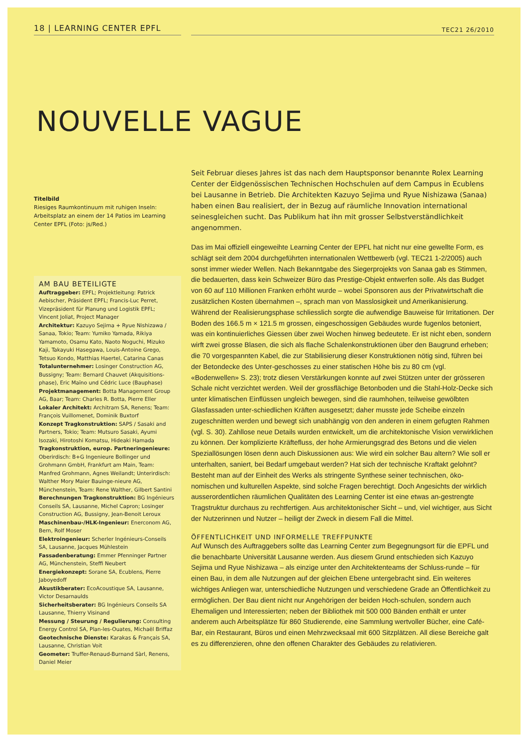18 | LEARNING CENTER EPFL
TEC21 26/2010
NOUVELLE VAGUE
Titelbild
Riesiges Raumkontinuum mit ruhigen Inseln: Arbeitsplatz an einem der 14 Patios im Learning Center EPFL (Foto: js/Red.)
AM BAU BETEILIGTE
Auftraggeber: EPFL; Projektleitung: Patrick Aebischer, Präsident EPFL; Francis-Luc Perret, Vizepräsident für Planung und Logistik EPFL; Vincent Joliat, Project Manager
Architektur: Kazuyo Sejima + Ryue Nishizawa / Sanaa, Tokio; Team: Yumiko Yamada, Rikiya Yamamoto, Osamu Kato, Naoto Noguchi, Mizuko Kaji, Takayuki Hasegawa, Louis-Antoine Grego, Tetsuo Kondo, Matthias Haertel, Catarina Canas
Totalunternehmer: Losinger Construction AG, Bussigny; Team: Bernard Chauvet (Akquisitions-phase), Eric Maïno und Cédric Luce (Bauphase)
Projektmanagement: Botta Management Group AG, Baar; Team: Charles R. Botta, Pierre Eller
Lokaler Architekt: Architram SA, Renens; Team: François Vuillomenet, Dominik Buxtorf
Konzept Tragkonstruktion: SAPS / Sasaki and Partners, Tokio; Team: Mutsuro Sasaki, Ayumi Isozaki, Hirotoshi Komatsu, Hideaki Hamada
Tragkonstruktion, europ. Partneringenieure: Oberirdisch: B+G Ingenieure Bollinger und Grohmann GmbH, Frankfurt am Main, Team: Manfred Grohmann, Agnes Weilandt; Unterirdisch: Walther Mory Maier Bauinge-nieure AG, Münchenstein, Team: Rene Walther, Gilbert Santini
Berechnungen Tragkonstruktion: BG Ingénieurs Conseils SA, Lausanne, Michel Capron; Losinger Construction AG, Bussigny, Jean-Benoit Leroux
Maschinenbau-/HLK-Ingenieur: Enerconom AG, Bern, Rolf Moser
Elektroingenieur: Scherler Ingénieurs-Conseils SA, Lausanne, Jacques Mühlestein
Fassadenberatung: Emmer Pfenninger Partner AG, Münchenstein, Steffi Neubert
Energiekonzept: Sorane SA, Ecublens, Pierre Jaboyedoff
Akustikberater: EcoAcoustique SA, Lausanne, Victor Desarnaulds
Sicherheitsberater: BG Ingénieurs Conseils SA Lausanne, Thierry Visinand
Messung / Steurung / Regulierung: Consulting Energy Control SA, Plan-les-Ouates, Michaël Briffaz
Geotechnische Dienste: Karakas & Français SA, Lausanne, Christian Voit
Geometer: Truffer-Renaud-Burnand Sàrl, Renens, Daniel Meier
Seit Februar dieses Jahres ist das nach dem Hauptsponsor benannte Rolex Learning Center der Eidgenössischen Technischen Hochschulen auf dem Campus in Ecublens bei Lausanne in Betrieb. Die Architekten Kazuyo Sejima und Ryue Nishizawa (Sanaa) haben einen Bau realisiert, der in Bezug auf räumliche Innovation international seinesgleichen sucht. Das Publikum hat ihn mit grosser Selbstverständlichkeit angenommen.
Das im Mai offiziell eingeweihte Learning Center der EPFL hat nicht nur eine gewellte Form, es schlägt seit dem 2004 durchgeführten internationalen Wettbewerb (vgl. TEC21 1-2/2005) auch sonst immer wieder Wellen. Nach Bekanntgabe des Siegerprojekts von Sanaa gab es Stimmen, die bedauerten, dass kein Schweizer Büro das Prestige-Objekt entwerfen solle. Als das Budget von 60 auf 110 Millionen Franken erhöht wurde – wobei Sponsoren aus der Privatwirtschaft die zusätzlichen Kosten übernahmen –, sprach man von Masslosigkeit und Amerikanisierung. Während der Realisierungsphase schliesslich sorgte die aufwendige Bauweise für Irritationen. Der Boden des 166.5 m × 121.5 m grossen, eingeschossigen Gebäudes wurde fugenlos betoniert, was ein kontinuierliches Giessen über zwei Wochen hinweg bedeutete. Er ist nicht eben, sondern wirft zwei grosse Blasen, die sich als flache Schalenkonstruktionen über den Baugrund erheben; die 70 vorgespannten Kabel, die zur Stabilisierung dieser Konstruktionen nötig sind, führen bei der Betondecke des Unter-geschosses zu einer statischen Höhe bis zu 80 cm (vgl. «Bodenwellen» S. 23); trotz diesen Verstärkungen konnte auf zwei Stützen unter der grösseren Schale nicht verzichtet werden. Weil der grossflächige Betonboden und die Stahl-Holz-Decke sich unter klimatischen Einflüssen ungleich bewegen, sind die raumhohen, teilweise gewölbten Glasfassaden unter-schiedlichen Kräften ausgesetzt; daher musste jede Scheibe einzeln zugeschnitten werden und bewegt sich unabhängig von den anderen in einem gefugten Rahmen (vgl. S. 30). Zahllose neue Details wurden entwickelt, um die architektonische Vision verwirklichen zu können. Der komplizierte Kräftefluss, der hohe Armierungsgrad des Betons und die vielen Speziallösungen lösen denn auch Diskussionen aus: Wie wird ein solcher Bau altern? Wie soll er unterhalten, saniert, bei Bedarf umgebaut werden? Hat sich der technische Kraftakt gelohnt?
Besteht man auf der Einheit des Werks als stringente Synthese seiner technischen, öko-nomischen und kulturellen Aspekte, sind solche Fragen berechtigt. Doch Angesichts der wirklich ausserordentlichen räumlichen Qualitäten des Learning Center ist eine etwas an-gestrengte Tragstruktur durchaus zu rechtfertigen. Aus architektonischer Sicht – und, viel wichtiger, aus Sicht der Nutzerinnen und Nutzer – heiligt der Zweck in diesem Fall die Mittel.
ÖFFENTLICHKEIT UND INFORMELLE TREFFPUNKTE
Auf Wunsch des Auftraggebers sollte das Learning Center zum Begegnungsort für die EPFL und die benachbarte Universität Lausanne werden. Aus diesem Grund entschieden sich Kazuyo Sejima und Ryue Nishizawa – als einzige unter den Architektenteams der Schluss-runde – für einen Bau, in dem alle Nutzungen auf der gleichen Ebene untergebracht sind. Ein weiteres wichtiges Anliegen war, unterschiedliche Nutzungen und verschiedene Grade an Öffentlichkeit zu ermöglichen. Der Bau dient nicht nur Angehörigen der beiden Hoch-schulen, sondern auch Ehemaligen und Interessierten; neben der Bibliothek mit 500 000 Bänden enthält er unter anderem auch Arbeitsplätze für 860 Studierende, eine Sammlung wertvoller Bücher, eine Café-Bar, ein Restaurant, Büros und einen Mehrzwecksaal mit 600 Sitzplätzen. All diese Bereiche galt es zu differenzieren, ohne den offenen Charakter des Gebäudes zu relativieren.